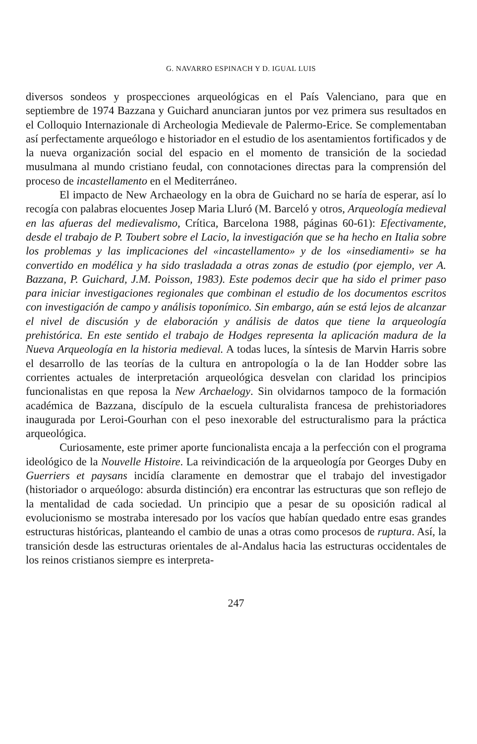G. NAVARRO ESPINACH Y D. IGUAL LUIS
diversos sondeos y prospecciones arqueológicas en el País Valenciano, para que en septiembre de 1974 Bazzana y Guichard anunciaran juntos por vez primera sus resultados en el Colloquio Internazionale di Archeologia Medievale de Palermo-Erice. Se complementaban así perfectamente arqueólogo e historiador en el estudio de los asentamientos fortificados y de la nueva organización social del espacio en el momento de transición de la sociedad musulmana al mundo cristiano feudal, con connotaciones directas para la comprensión del proceso de incastellamento en el Mediterráneo.
El impacto de New Archaeology en la obra de Guichard no se haría de esperar, así lo recogía con palabras elocuentes Josep Maria Lluró (M. Barceló y otros, Arqueología medieval en las afueras del medievalismo, Crítica, Barcelona 1988, páginas 60-61): Efectivamente, desde el trabajo de P. Toubert sobre el Lacio, la investigación que se ha hecho en Italia sobre los problemas y las implicaciones del «incastellamento» y de los «insediamenti» se ha convertido en modélica y ha sido trasladada a otras zonas de estudio (por ejemplo, ver A. Bazzana, P. Guichard, J.M. Poisson, 1983). Este podemos decir que ha sido el primer paso para iniciar investigaciones regionales que combinan el estudio de los documentos escritos con investigación de campo y análisis toponímico. Sin embargo, aún se está lejos de alcanzar el nivel de discusión y de elaboración y análisis de datos que tiene la arqueología prehistórica. En este sentido el trabajo de Hodges representa la aplicación madura de la Nueva Arqueología en la historia medieval. A todas luces, la síntesis de Marvin Harris sobre el desarrollo de las teorías de la cultura en antropología o la de Ian Hodder sobre las corrientes actuales de interpretación arqueológica desvelan con claridad los principios funcionalistas en que reposa la New Archaelogy. Sin olvidarnos tampoco de la formación académica de Bazzana, discípulo de la escuela culturalista francesa de prehistoriadores inaugurada por Leroi-Gourhan con el peso inexorable del estructuralismo para la práctica arqueológica.
Curiosamente, este primer aporte funcionalista encaja a la perfección con el programa ideológico de la Nouvelle Histoire. La reivindicación de la arqueología por Georges Duby en Guerriers et paysans incidía claramente en demostrar que el trabajo del investigador (historiador o arqueólogo: absurda distinción) era encontrar las estructuras que son reflejo de la mentalidad de cada sociedad. Un principio que a pesar de su oposición radical al evolucionismo se mostraba interesado por los vacíos que habían quedado entre esas grandes estructuras históricas, planteando el cambio de unas a otras como procesos de ruptura. Así, la transición desde las estructuras orientales de al-Andalus hacia las estructuras occidentales de los reinos cristianos siempre es interpreta-
247